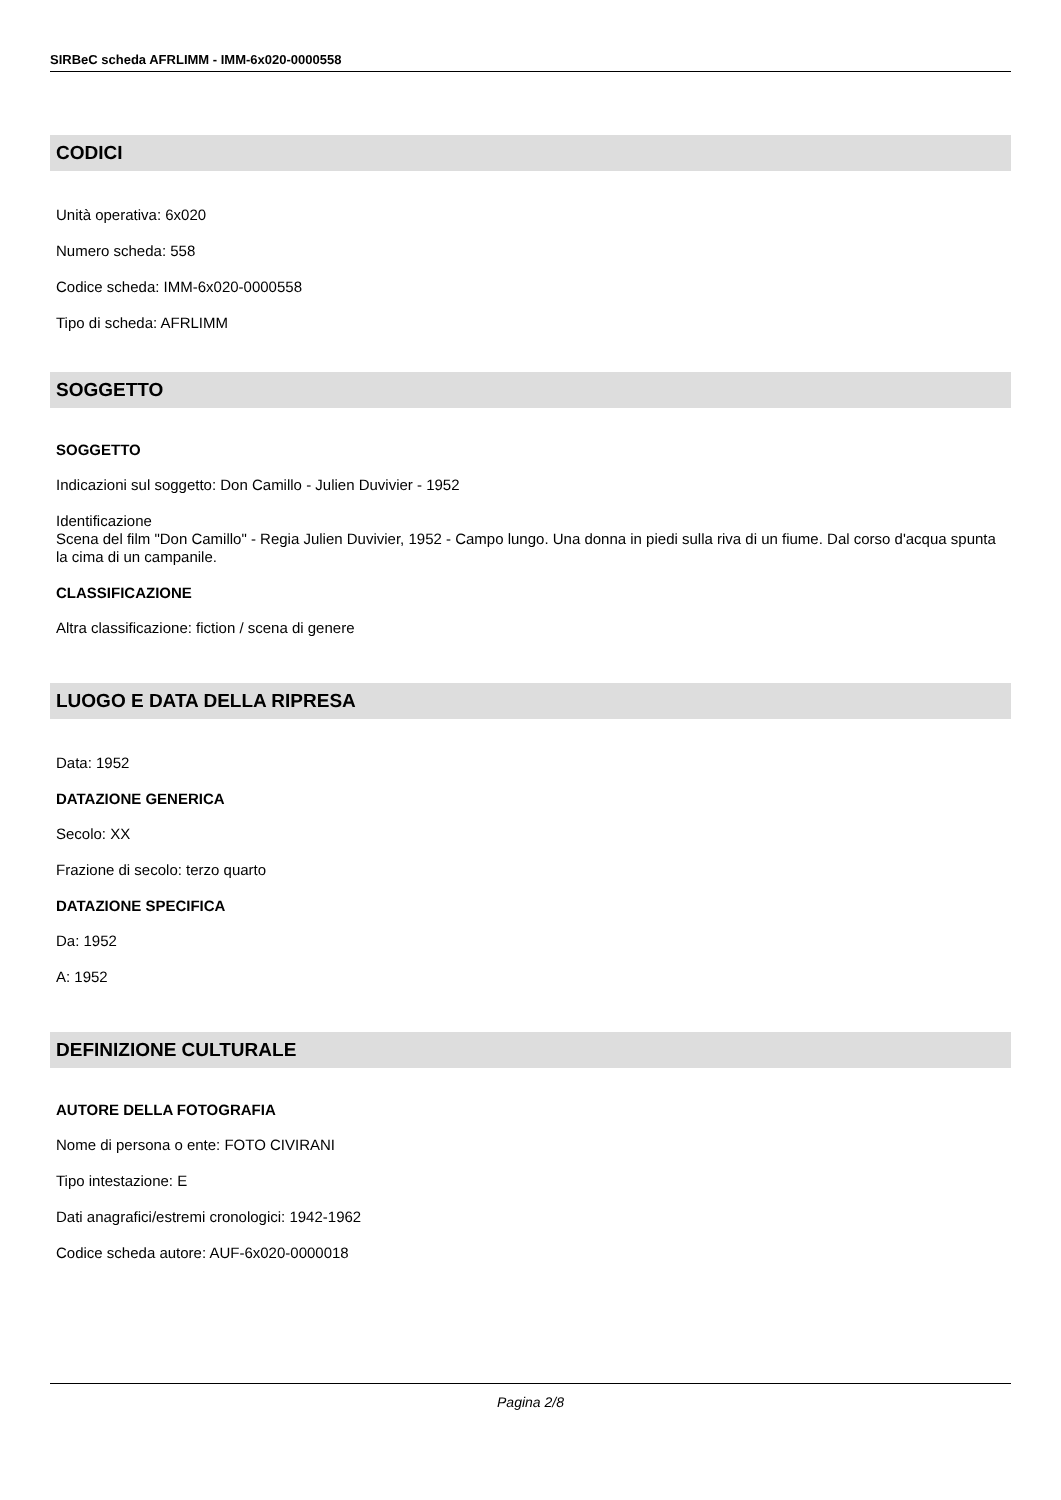SIRBeC scheda AFRLIMM - IMM-6x020-0000558
CODICI
Unità operativa: 6x020
Numero scheda: 558
Codice scheda: IMM-6x020-0000558
Tipo di scheda: AFRLIMM
SOGGETTO
SOGGETTO
Indicazioni sul soggetto: Don Camillo - Julien Duvivier - 1952
Identificazione
Scena del film "Don Camillo" - Regia Julien Duvivier, 1952 - Campo lungo. Una donna in piedi sulla riva di un fiume. Dal corso d'acqua spunta la cima di un campanile.
CLASSIFICAZIONE
Altra classificazione: fiction / scena di genere
LUOGO E DATA DELLA RIPRESA
Data: 1952
DATAZIONE GENERICA
Secolo: XX
Frazione di secolo: terzo quarto
DATAZIONE SPECIFICA
Da: 1952
A: 1952
DEFINIZIONE CULTURALE
AUTORE DELLA FOTOGRAFIA
Nome di persona o ente: FOTO CIVIRANI
Tipo intestazione: E
Dati anagrafici/estremi cronologici: 1942-1962
Codice scheda autore: AUF-6x020-0000018
Pagina 2/8